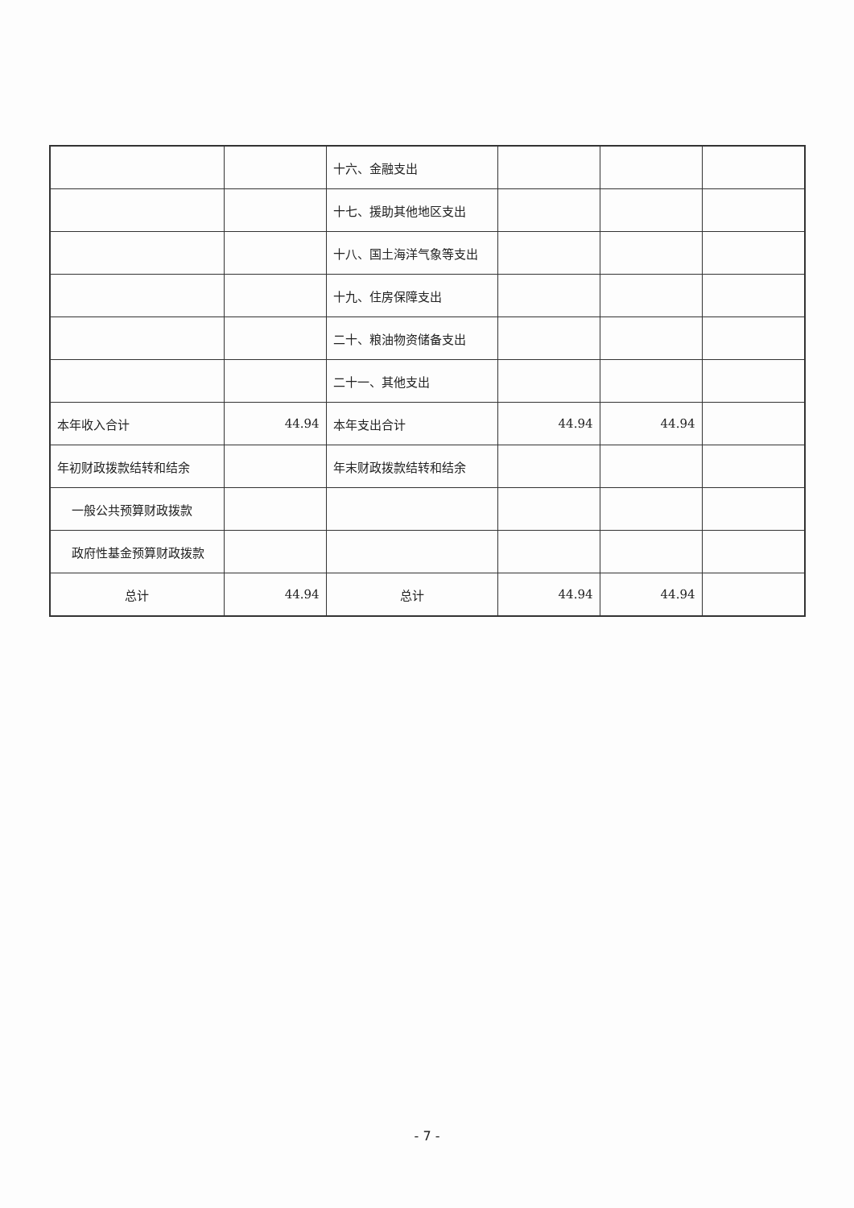| | | 十六、金融支出 | | | |
| | | 十七、援助其他地区支出 | | | |
| | | 十八、国土海洋气象等支出 | | | |
| | | 十九、住房保障支出 | | | |
| | | 二十、粮油物资储备支出 | | | |
| | | 二十一、其他支出 | | | |
| 本年收入合计 | 44.94 | 本年支出合计 | 44.94 | 44.94 | |
| 年初财政拨款结转和结余 | | 年末财政拨款结转和结余 | | | |
| 一般公共预算财政拨款 | | | | | |
| 政府性基金预算财政拨款 | | | | | |
| 总计 | 44.94 | 总计 | 44.94 | 44.94 | |
- 7 -